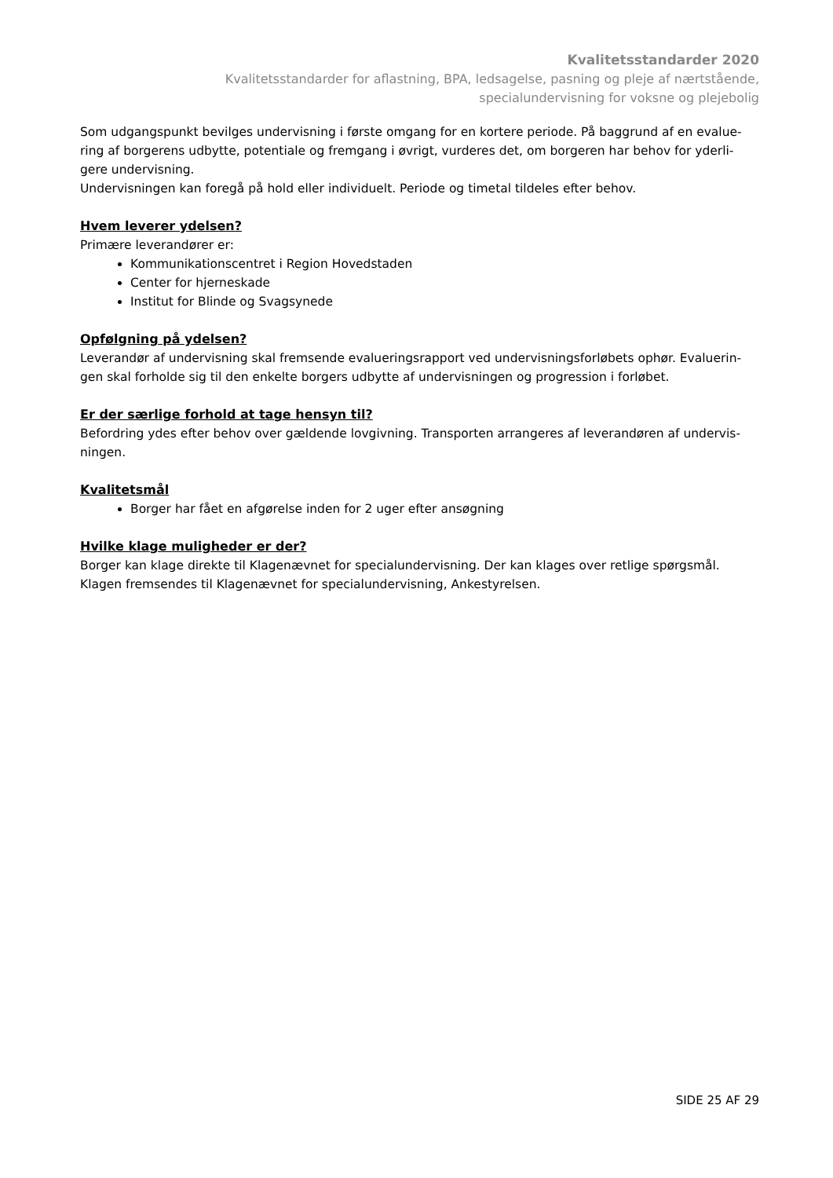Kvalitetsstandarder 2020
Kvalitetsstandarder for aflastning, BPA, ledsagelse, pasning og pleje af nærtstående,
specialundervisning for voksne og plejebolig
Som udgangspunkt bevilges undervisning i første omgang for en kortere periode. På baggrund af en evalue-ring af borgerens udbytte, potentiale og fremgang i øvrigt, vurderes det, om borgeren har behov for yderli-gere undervisning.
Undervisningen kan foregå på hold eller individuelt. Periode og timetal tildeles efter behov.
Hvem leverer ydelsen?
Primære leverandører er:
Kommunikationscentret i Region Hovedstaden
Center for hjerneskade
Institut for Blinde og Svagsynede
Opfølgning på ydelsen?
Leverandør af undervisning skal fremsende evalueringsrapport ved undervisningsforløbets ophør. Evaluerin-gen skal forholde sig til den enkelte borgers udbytte af undervisningen og progression i forløbet.
Er der særlige forhold at tage hensyn til?
Befordring ydes efter behov over gældende lovgivning. Transporten arrangeres af leverandøren af undervis-ningen.
Kvalitetsmål
Borger har fået en afgørelse inden for 2 uger efter ansøgning
Hvilke klage muligheder er der?
Borger kan klage direkte til Klagenævnet for specialundervisning. Der kan klages over retlige spørgsmål. Klagen fremsendes til Klagenævnet for specialundervisning, Ankestyrelsen.
SIDE 25 AF 29